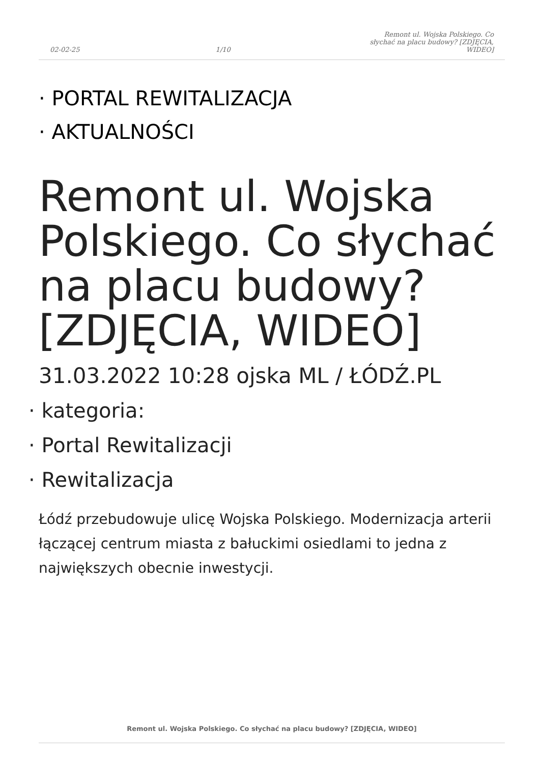02-02-25 1/10 Remont ul. Wojska Polskiego. Co słychać na placu budowy? [ZDJĘCIA, WIDEO]
· PORTAL REWITALIZACJA
· AKTUALNOŚCI
Remont ul. Wojska Polskiego. Co słychać na placu budowy? [ZDJĘCIA, WIDEO]
31.03.2022 10:28 ojska ML / ŁÓDŹ.PL
· kategoria:
· Portal Rewitalizacji
· Rewitalizacja
Łódź przebudowuje ulicę Wojska Polskiego. Modernizacja arterii łączącej centrum miasta z bałuckimi osiedlami to jedna z największych obecnie inwestycji.
Remont ul. Wojska Polskiego. Co słychać na placu budowy? [ZDJĘCIA, WIDEO]